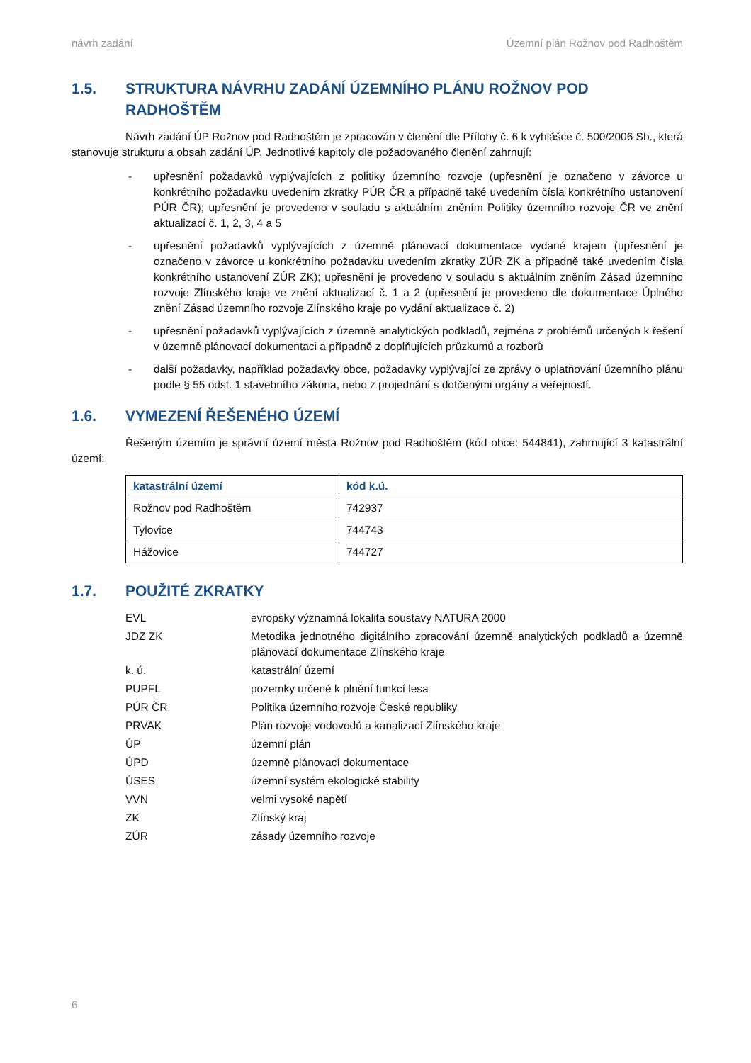návrh zadání Územní plán Rožnov pod Radhoštěm
1.5. STRUKTURA NÁVRHU ZADÁNÍ ÚZEMNÍHO PLÁNU ROŽNOV POD RADHOŠTĚM
Návrh zadání ÚP Rožnov pod Radhoštěm je zpracován v členění dle Přílohy č. 6 k vyhlášce č. 500/2006 Sb., která stanovuje strukturu a obsah zadání ÚP. Jednotlivé kapitoly dle požadovaného členění zahrnují:
- upřesnění požadavků vyplývajících z politiky územního rozvoje (upřesnění je označeno v závorce u konkrétního požadavku uvedením zkratky PÚR ČR a případně také uvedením čísla konkrétního ustanovení PÚR ČR); upřesnění je provedeno v souladu s aktuálním zněním Politiky územního rozvoje ČR ve znění aktualizací č. 1, 2, 3, 4 a 5
- upřesnění požadavků vyplývajících z územně plánovací dokumentace vydané krajem (upřesnění je označeno v závorce u konkrétního požadavku uvedením zkratky ZÚR ZK a případně také uvedením čísla konkrétního ustanovení ZÚR ZK); upřesnění je provedeno v souladu s aktuálním zněním Zásad územního rozvoje Zlínského kraje ve znění aktualizací č. 1 a 2 (upřesnění je provedeno dle dokumentace Úplného znění Zásad územního rozvoje Zlínského kraje po vydání aktualizace č. 2)
- upřesnění požadavků vyplývajících z územně analytických podkladů, zejména z problémů určených k řešení v územně plánovací dokumentaci a případně z doplňujících průzkumů a rozborů
- další požadavky, například požadavky obce, požadavky vyplývající ze zprávy o uplatňování územního plánu podle § 55 odst. 1 stavebního zákona, nebo z projednání s dotčenými orgány a veřejností.
1.6. VYMEZENÍ ŘEŠENÉHO ÚZEMÍ
Řešeným územím je správní území města Rožnov pod Radhoštěm (kód obce: 544841), zahrnující 3 katastrální území:
| katastrální území | kód k.ú. |
| --- | --- |
| Rožnov pod Radhoštěm | 742937 |
| Tylovice | 744743 |
| Hážovice | 744727 |
1.7. POUŽITÉ ZKRATKY
EVL evropsky významná lokalita soustavy NATURA 2000
JDZ ZK Metodika jednotného digitálního zpracování územně analytických podkladů a územně plánovací dokumentace Zlínského kraje
k. ú. katastrální území
PUPFL pozemky určené k plnění funkcí lesa
PÚR ČR Politika územního rozvoje České republiky
PRVAK Plán rozvoje vodovodů a kanalizací Zlínského kraje
ÚP územní plán
ÚPD územně plánovací dokumentace
ÚSES územní systém ekologické stability
VVN velmi vysoké napětí
ZK Zlínský kraj
ZÚR zásady územního rozvoje
6